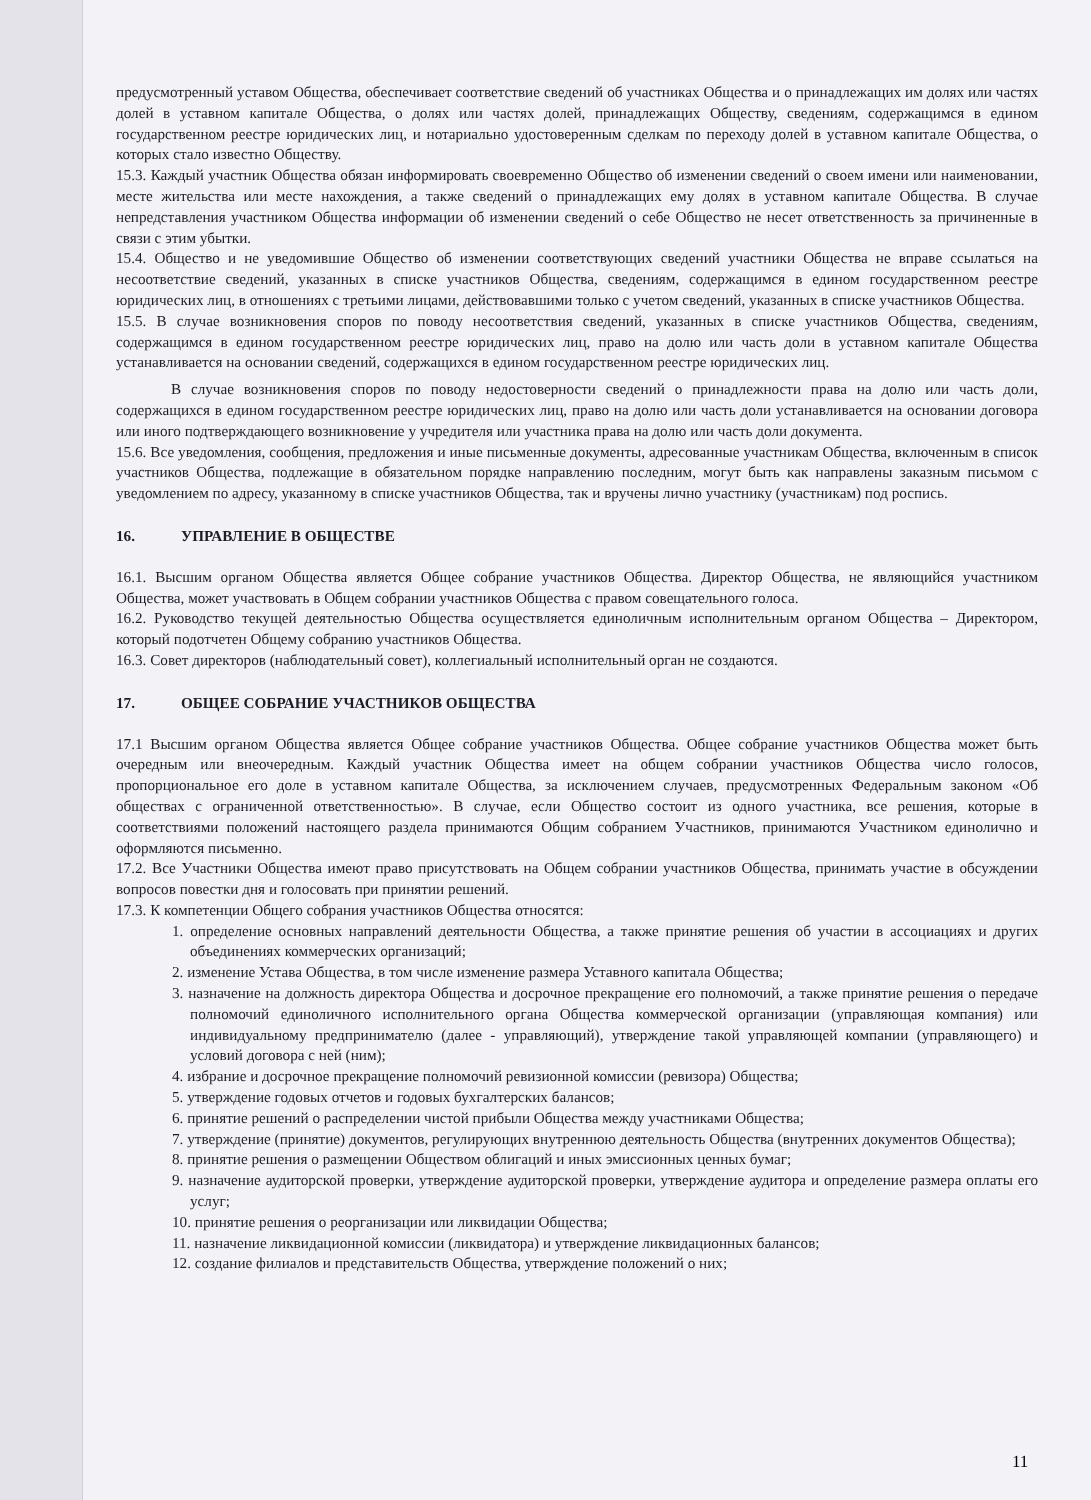предусмотренный уставом Общества, обеспечивает соответствие сведений об участниках Общества и о принадлежащих им долях или частях долей в уставном капитале Общества, о долях или частях долей, принадлежащих Обществу, сведениям, содержащимся в едином государственном реестре юридических лиц, и нотариально удостоверенным сделкам по переходу долей в уставном капитале Общества, о которых стало известно Обществу.
15.3. Каждый участник Общества обязан информировать своевременно Общество об изменении сведений о своем имени или наименовании, месте жительства или месте нахождения, а также сведений о принадлежащих ему долях в уставном капитале Общества. В случае непредставления участником Общества информации об изменении сведений о себе Общество не несет ответственность за причиненные в связи с этим убытки.
15.4. Общество и не уведомившие Общество об изменении соответствующих сведений участники Общества не вправе ссылаться на несоответствие сведений, указанных в списке участников Общества, сведениям, содержащимся в едином государственном реестре юридических лиц, в отношениях с третьими лицами, действовавшими только с учетом сведений, указанных в списке участников Общества.
15.5. В случае возникновения споров по поводу несоответствия сведений, указанных в списке участников Общества, сведениям, содержащимся в едином государственном реестре юридических лиц, право на долю или часть доли в уставном капитале Общества устанавливается на основании сведений, содержащихся в едином государственном реестре юридических лиц.
В случае возникновения споров по поводу недостоверности сведений о принадлежности права на долю или часть доли, содержащихся в едином государственном реестре юридических лиц, право на долю или часть доли устанавливается на основании договора или иного подтверждающего возникновение у учредителя или участника права на долю или часть доли документа.
15.6. Все уведомления, сообщения, предложения и иные письменные документы, адресованные участникам Общества, включенным в список участников Общества, подлежащие в обязательном порядке направлению последним, могут быть как направлены заказным письмом с уведомлением по адресу, указанному в списке участников Общества, так и вручены лично участнику (участникам) под роспись.
16. УПРАВЛЕНИЕ В ОБЩЕСТВЕ
16.1. Высшим органом Общества является Общее собрание участников Общества. Директор Общества, не являющийся участником Общества, может участвовать в Общем собрании участников Общества с правом совещательного голоса.
16.2. Руководство текущей деятельностью Общества осуществляется единоличным исполнительным органом Общества – Директором, который подотчетен Общему собранию участников Общества.
16.3. Совет директоров (наблюдательный совет), коллегиальный исполнительный орган не создаются.
17. ОБЩЕЕ СОБРАНИЕ УЧАСТНИКОВ ОБЩЕСТВА
17.1 Высшим органом Общества является Общее собрание участников Общества. Общее собрание участников Общества может быть очередным или внеочередным. Каждый участник Общества имеет на общем собрании участников Общества число голосов, пропорциональное его доле в уставном капитале Общества, за исключением случаев, предусмотренных Федеральным законом «Об обществах с ограниченной ответственностью». В случае, если Общество состоит из одного участника, все решения, которые в соответствиями положений настоящего раздела принимаются Общим собранием Участников, принимаются Участником единолично и оформляются письменно.
17.2. Все Участники Общества имеют право присутствовать на Общем собрании участников Общества, принимать участие в обсуждении вопросов повестки дня и голосовать при принятии решений.
17.3. К компетенции Общего собрания участников Общества относятся:
1. определение основных направлений деятельности Общества, а также принятие решения об участии в ассоциациях и других объединениях коммерческих организаций;
2. изменение Устава Общества, в том числе изменение размера Уставного капитала Общества;
3. назначение на должность директора Общества и досрочное прекращение его полномочий, а также принятие решения о передаче полномочий единоличного исполнительного органа Общества коммерческой организации (управляющая компания) или индивидуальному предпринимателю (далее - управляющий), утверждение такой управляющей компании (управляющего) и условий договора с ней (ним);
4. избрание и досрочное прекращение полномочий ревизионной комиссии (ревизора) Общества;
5. утверждение годовых отчетов и годовых бухгалтерских балансов;
6. принятие решений о распределении чистой прибыли Общества между участниками Общества;
7. утверждение (принятие) документов, регулирующих внутреннюю деятельность Общества (внутренних документов Общества);
8. принятие решения о размещении Обществом облигаций и иных эмиссионных ценных бумаг;
9. назначение аудиторской проверки, утверждение аудиторской проверки, утверждение аудитора и определение размера оплаты его услуг;
10. принятие решения о реорганизации или ликвидации Общества;
11. назначение ликвидационной комиссии (ликвидатора) и утверждение ликвидационных балансов;
12. создание филиалов и представительств Общества, утверждение положений о них;
11